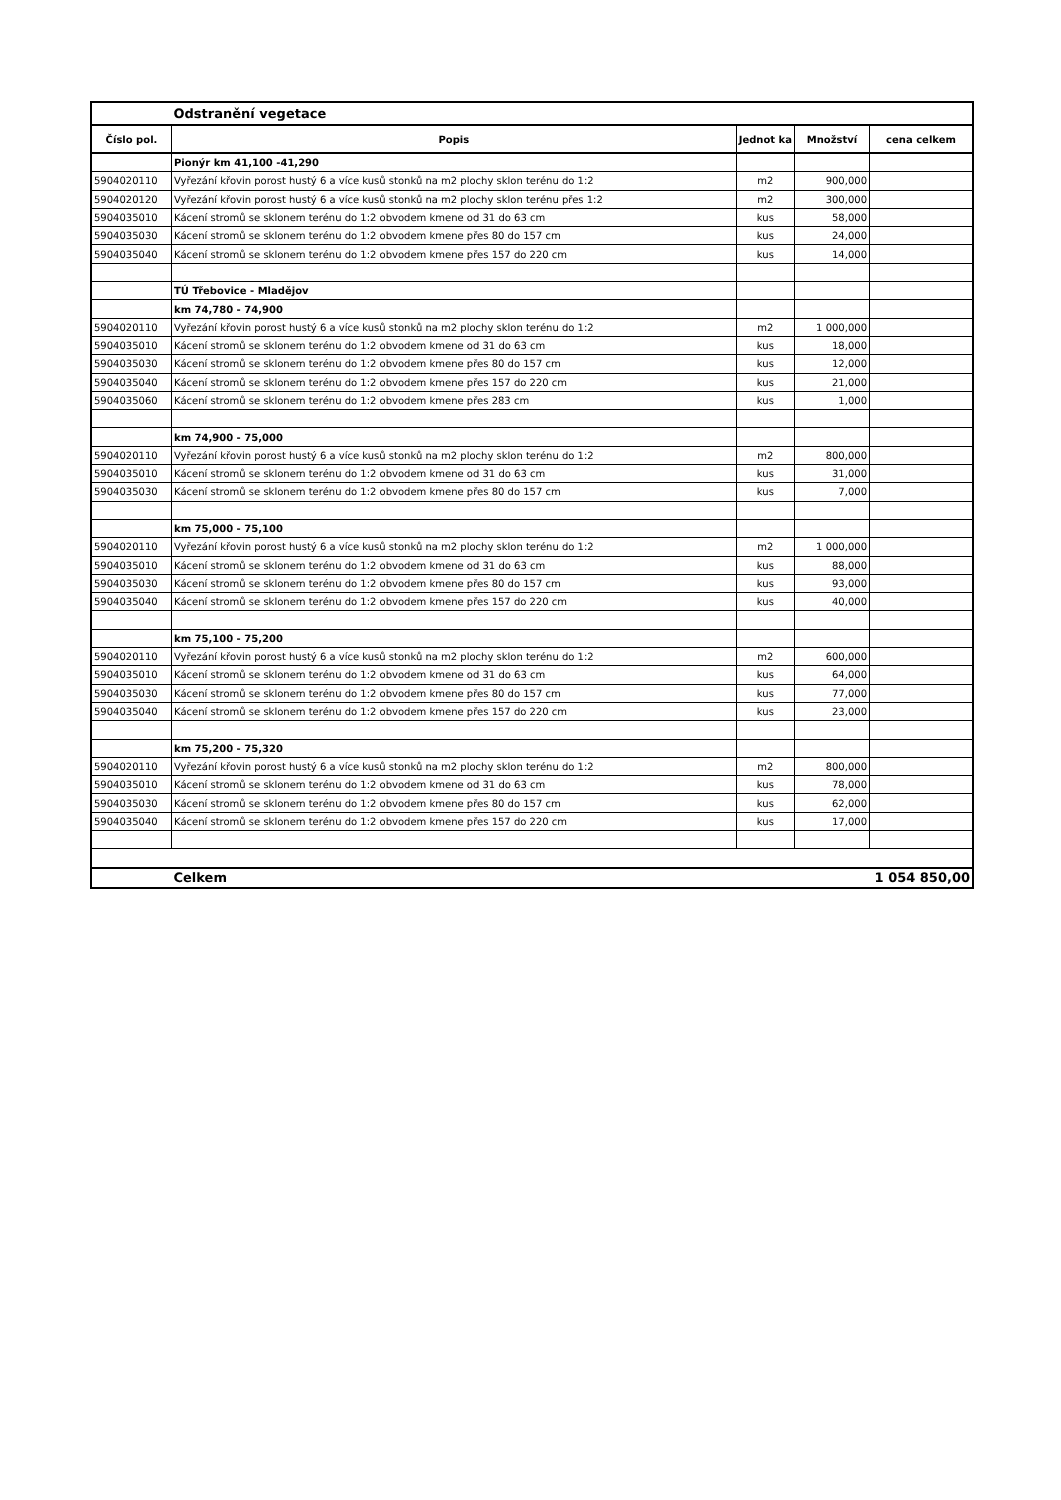| | Odstranění vegetace | | | |
| Číslo pol. | Popis | Jednot ka | Množství | cena celkem |
| | Pionýr km 41,100 -41,290 | | | |
| 5904020110 | Vyřezání křovin porost hustý 6 a více kusů stonků na m2 plochy sklon terénu do 1:2 | m2 | 900,000 | |
| 5904020120 | Vyřezání křovin porost hustý 6 a více kusů stonků na m2 plochy sklon terénu přes 1:2 | m2 | 300,000 | |
| 5904035010 | Kácení stromů se sklonem terénu do 1:2 obvodem kmene od 31 do 63 cm | kus | 58,000 | |
| 5904035030 | Kácení stromů se sklonem terénu do 1:2 obvodem kmene přes 80 do 157 cm | kus | 24,000 | |
| 5904035040 | Kácení stromů se sklonem terénu do 1:2 obvodem kmene přes 157 do 220 cm | kus | 14,000 | |
| | TÚ Třebovice - Mladějov | | | |
| | km 74,780 - 74,900 | | | |
| 5904020110 | Vyřezání křovin porost hustý 6 a více kusů stonků na m2 plochy sklon terénu do 1:2 | m2 | 1 000,000 | |
| 5904035010 | Kácení stromů se sklonem terénu do 1:2 obvodem kmene od 31 do 63 cm | kus | 18,000 | |
| 5904035030 | Kácení stromů se sklonem terénu do 1:2 obvodem kmene přes 80 do 157 cm | kus | 12,000 | |
| 5904035040 | Kácení stromů se sklonem terénu do 1:2 obvodem kmene přes 157 do 220 cm | kus | 21,000 | |
| 5904035060 | Kácení stromů se sklonem terénu do 1:2 obvodem kmene přes 283 cm | kus | 1,000 | |
| | km 74,900 - 75,000 | | | |
| 5904020110 | Vyřezání křovin porost hustý 6 a více kusů stonků na m2 plochy sklon terénu do 1:2 | m2 | 800,000 | |
| 5904035010 | Kácení stromů se sklonem terénu do 1:2 obvodem kmene od 31 do 63 cm | kus | 31,000 | |
| 5904035030 | Kácení stromů se sklonem terénu do 1:2 obvodem kmene přes 80 do 157 cm | kus | 7,000 | |
| | km 75,000 - 75,100 | | | |
| 5904020110 | Vyřezání křovin porost hustý 6 a více kusů stonků na m2 plochy sklon terénu do 1:2 | m2 | 1 000,000 | |
| 5904035010 | Kácení stromů se sklonem terénu do 1:2 obvodem kmene od 31 do 63 cm | kus | 88,000 | |
| 5904035030 | Kácení stromů se sklonem terénu do 1:2 obvodem kmene přes 80 do 157 cm | kus | 93,000 | |
| 5904035040 | Kácení stromů se sklonem terénu do 1:2 obvodem kmene přes 157 do 220 cm | kus | 40,000 | |
| | km 75,100 - 75,200 | | | |
| 5904020110 | Vyřezání křovin porost hustý 6 a více kusů stonků na m2 plochy sklon terénu do 1:2 | m2 | 600,000 | |
| 5904035010 | Kácení stromů se sklonem terénu do 1:2 obvodem kmene od 31 do 63 cm | kus | 64,000 | |
| 5904035030 | Kácení stromů se sklonem terénu do 1:2 obvodem kmene přes 80 do 157 cm | kus | 77,000 | |
| 5904035040 | Kácení stromů se sklonem terénu do 1:2 obvodem kmene přes 157 do 220 cm | kus | 23,000 | |
| | km 75,200 - 75,320 | | | |
| 5904020110 | Vyřezání křovin porost hustý 6 a více kusů stonků na m2 plochy sklon terénu do 1:2 | m2 | 800,000 | |
| 5904035010 | Kácení stromů se sklonem terénu do 1:2 obvodem kmene od 31 do 63 cm | kus | 78,000 | |
| 5904035030 | Kácení stromů se sklonem terénu do 1:2 obvodem kmene přes 80 do 157 cm | kus | 62,000 | |
| 5904035040 | Kácení stromů se sklonem terénu do 1:2 obvodem kmene přes 157 do 220 cm | kus | 17,000 | |
| | Celkem | | | 1 054 850,00 |